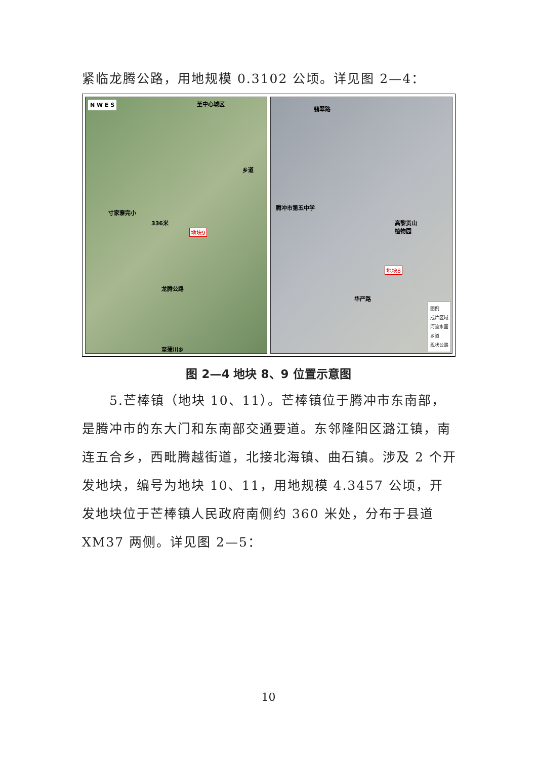紧临龙腾公路，用地规模 0.3102 公顷。详见图 2—4：
N W E S 至中心城区
乡道
寸家寨完小
336米
地块9
龙腾公路
至蒲川乡
翡翠路
腾冲市第五中学
高黎贡山
植物园
地块8
华严路
图例
成片区域
河流水面
乡道
现状公路
图 2—4 地块 8、9 位置示意图
5.芒棒镇（地块 10、11）。芒棒镇位于腾冲市东南部，是腾冲市的东大门和东南部交通要道。东邻隆阳区潞江镇，南连五合乡，西毗腾越街道，北接北海镇、曲石镇。涉及 2 个开发地块，编号为地块 10、11，用地规模 4.3457 公顷，开发地块位于芒棒镇人民政府南侧约 360 米处，分布于县道 XM37 两侧。详见图 2—5：
10